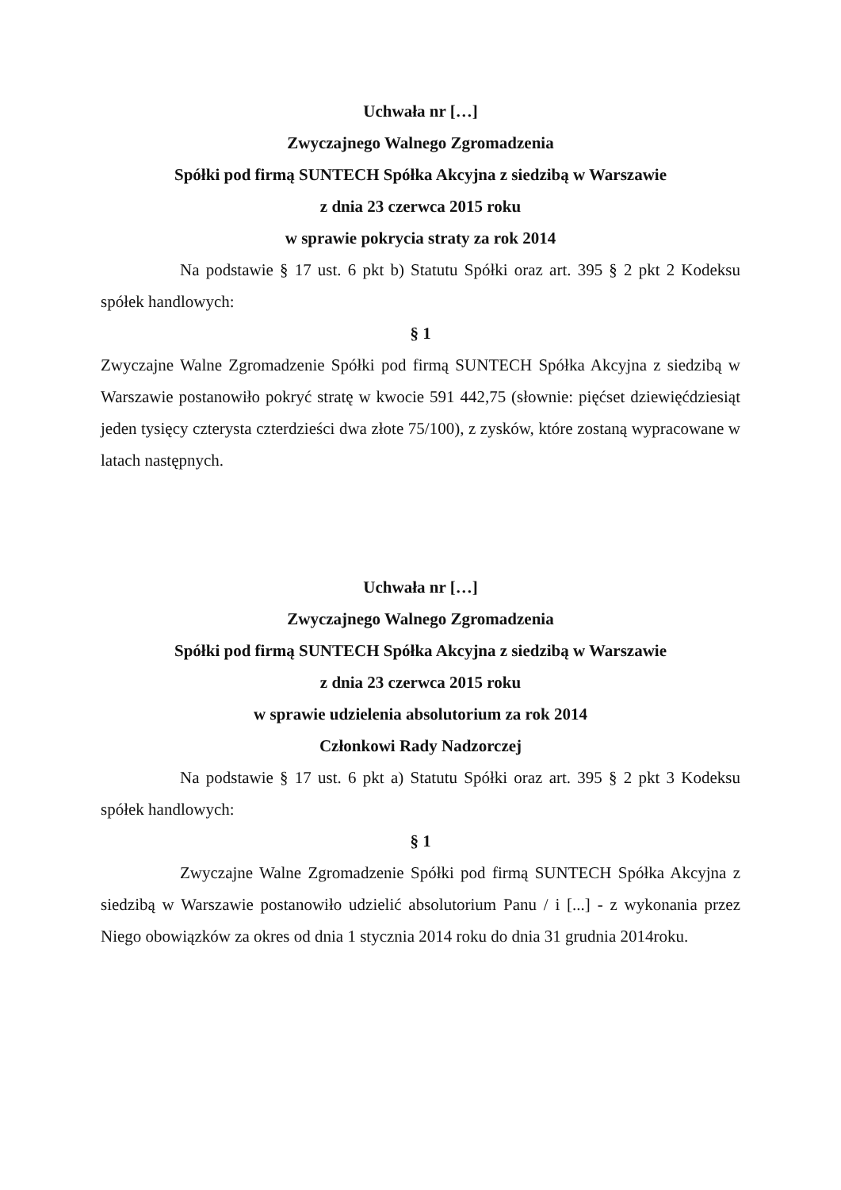Uchwała nr […]
Zwyczajnego Walnego Zgromadzenia
Spółki pod firmą SUNTECH Spółka Akcyjna z siedzibą w Warszawie
z dnia 23 czerwca 2015 roku
w sprawie pokrycia straty za rok 2014
Na podstawie § 17 ust. 6 pkt b) Statutu Spółki oraz art. 395 § 2 pkt 2 Kodeksu spółek handlowych:
§ 1
Zwyczajne Walne Zgromadzenie Spółki pod firmą SUNTECH Spółka Akcyjna z siedzibą w Warszawie postanowiło pokryć stratę w kwocie 591 442,75 (słownie: pięćset dziewięćdziesiąt jeden tysięcy czterysta czterdzieści dwa złote 75/100), z zysków, które zostaną wypracowane w latach następnych.
Uchwała nr […]
Zwyczajnego Walnego Zgromadzenia
Spółki pod firmą SUNTECH Spółka Akcyjna z siedzibą w Warszawie
z dnia 23 czerwca 2015 roku
w sprawie udzielenia absolutorium za rok 2014
Członkowi Rady Nadzorczej
Na podstawie § 17 ust. 6 pkt a) Statutu Spółki oraz art. 395 § 2 pkt 3 Kodeksu spółek handlowych:
§ 1
Zwyczajne Walne Zgromadzenie Spółki pod firmą SUNTECH Spółka Akcyjna z siedzibą w Warszawie postanowiło udzielić absolutorium Panu / i [...] - z wykonania przez Niego obowiązków za okres od dnia 1 stycznia 2014 roku do dnia 31 grudnia 2014roku.